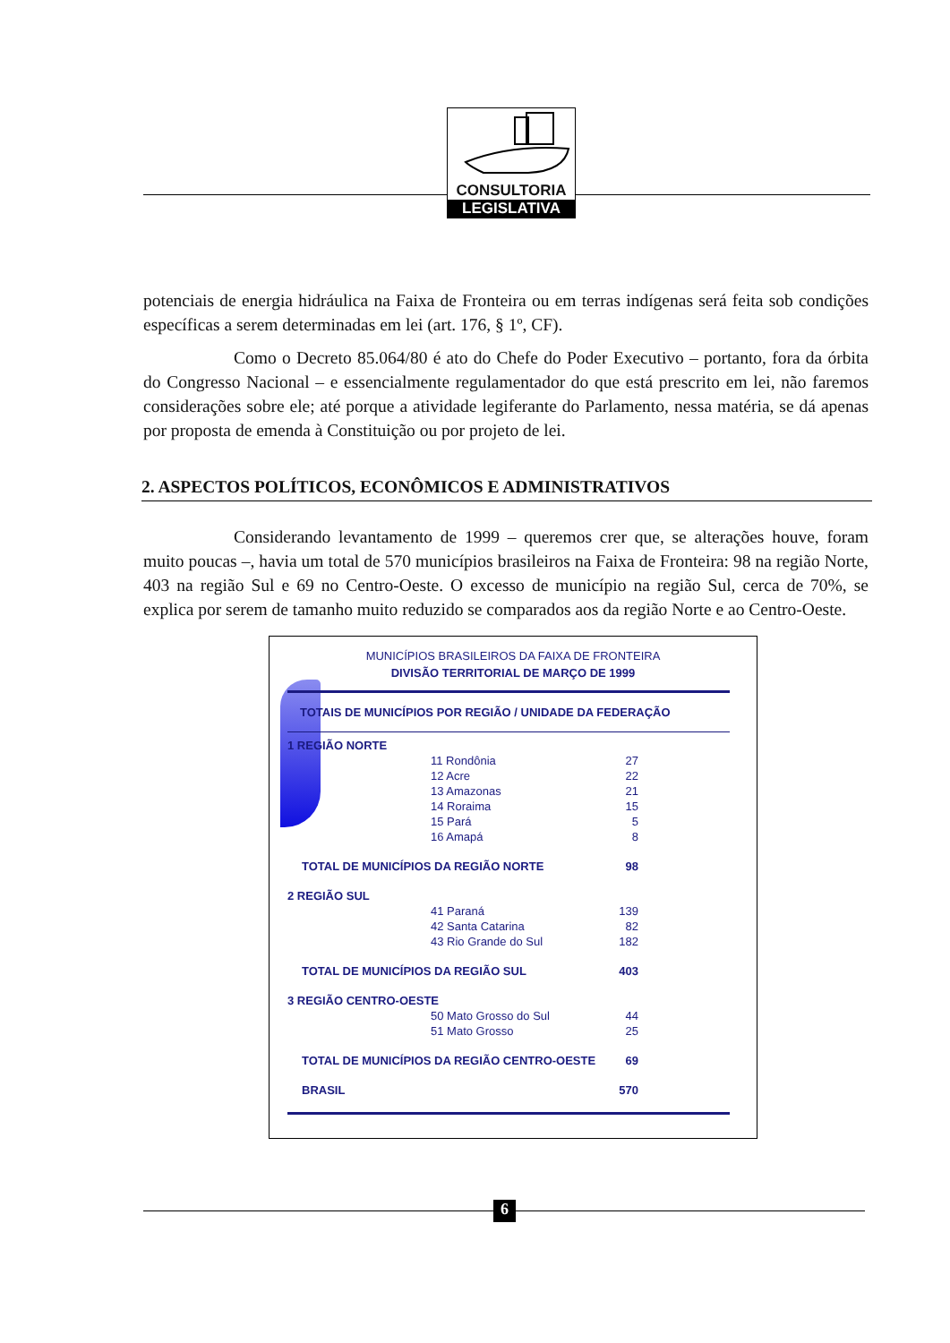CONSULTORIA
LEGISLATIVA
potenciais de energia hidráulica na Faixa de Fronteira ou em terras indígenas será feita sob condições específicas a serem determinadas em lei (art. 176, § 1º, CF).
Como o Decreto 85.064/80 é ato do Chefe do Poder Executivo – portanto, fora da órbita do Congresso Nacional – e essencialmente regulamentador do que está prescrito em lei, não faremos considerações sobre ele; até porque a atividade legiferante do Parlamento, nessa matéria, se dá apenas por proposta de emenda à Constituição ou por projeto de lei.
2. ASPECTOS POLÍTICOS, ECONÔMICOS E ADMINISTRATIVOS
Considerando levantamento de 1999 – queremos crer que, se alterações houve, foram muito poucas –, havia um total de 570 municípios brasileiros na Faixa de Fronteira: 98 na região Norte, 403 na região Sul e 69 no Centro-Oeste. O excesso de município na região Sul, cerca de 70%, se explica por serem de tamanho muito reduzido se comparados aos da região Norte e ao Centro-Oeste.
MUNICÍPIOS BRASILEIROS DA FAIXA DE FRONTEIRA
DIVISÃO TERRITORIAL DE MARÇO DE 1999
TOTAIS DE MUNICÍPIOS POR REGIÃO / UNIDADE DA FEDERAÇÃO
| 1 REGIÃO NORTE | | |
| | 11 Rondônia | 27 |
| | 12 Acre | 22 |
| | 13 Amazonas | 21 |
| | 14 Roraima | 15 |
| | 15 Pará | 5 |
| | 16 Amapá | 8 |
| TOTAL DE MUNICÍPIOS DA REGIÃO NORTE | | 98 |
| 2 REGIÃO SUL | | |
| | 41 Paraná | 139 |
| | 42 Santa Catarina | 82 |
| | 43 Rio Grande do Sul | 182 |
| TOTAL DE MUNICÍPIOS DA REGIÃO SUL | | 403 |
| 3 REGIÃO CENTRO-OESTE | | |
| | 50 Mato Grosso do Sul | 44 |
| | 51 Mato Grosso | 25 |
| TOTAL DE MUNICÍPIOS DA REGIÃO CENTRO-OESTE | | 69 |
| BRASIL | | 570 |
6